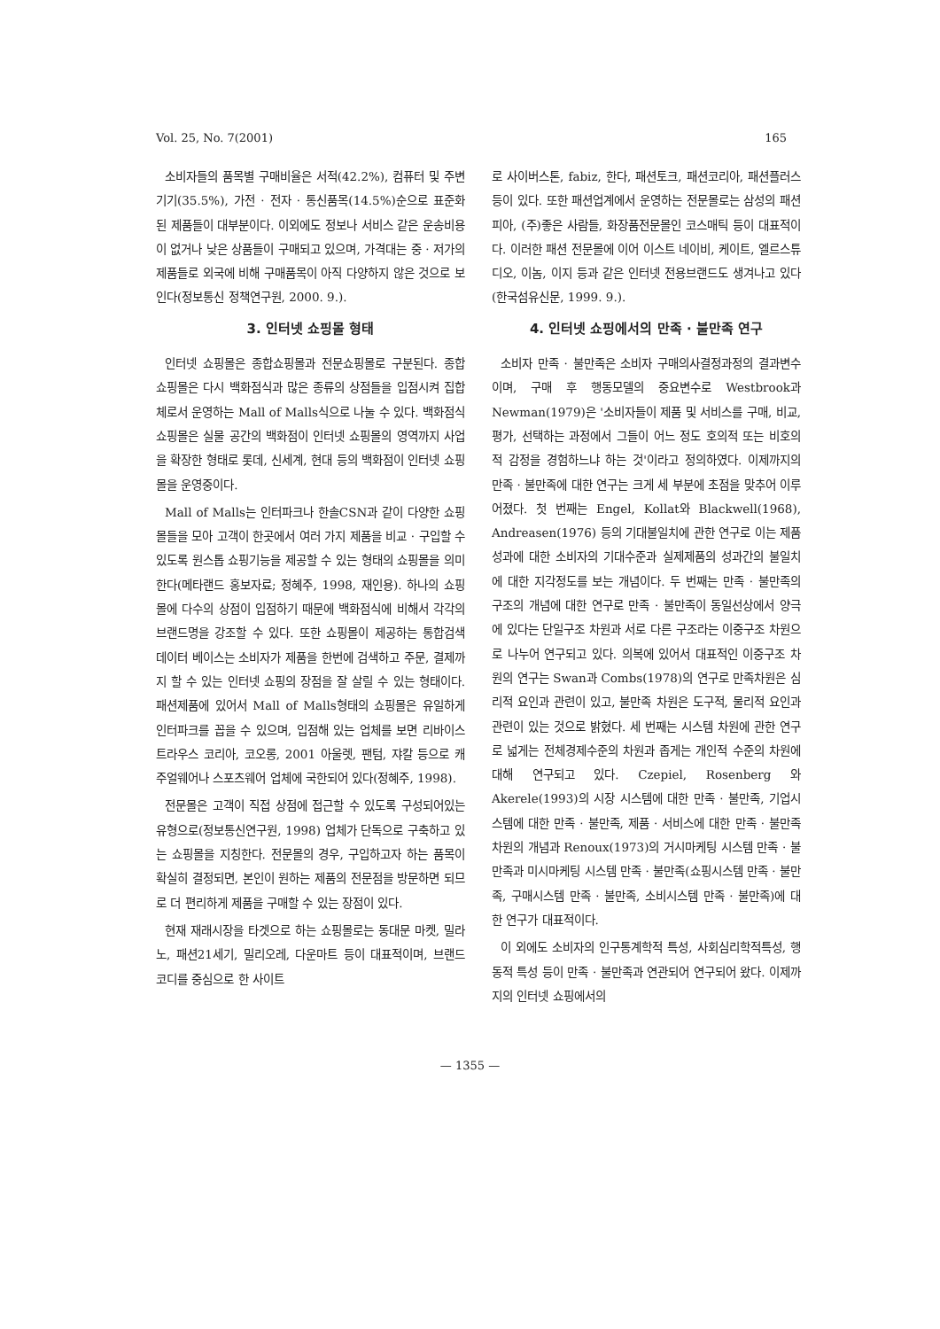Vol. 25, No. 7(2001) 165
소비자들의 품목별 구매비율은 서적(42.2%), 컴퓨터 및 주변기기(35.5%), 가전 · 전자 · 통신품목(14.5%)순으로 표준화된 제품들이 대부분이다. 이외에도 정보나 서비스 같은 운송비용이 없거나 낮은 상품들이 구매되고 있으며, 가격대는 중 · 저가의 제품들로 외국에 비해 구매품목이 아직 다양하지 않은 것으로 보인다(정보통신 정책연구원, 2000. 9.).
3. 인터넷 쇼핑몰 형태
인터넷 쇼핑몰은 종합쇼핑몰과 전문쇼핑몰로 구분된다. 종합 쇼핑몰은 다시 백화점식과 많은 종류의 상점들을 입점시켜 집합체로서 운영하는 Mall of Malls식으로 나눌 수 있다. 백화점식 쇼핑몰은 실물 공간의 백화점이 인터넷 쇼핑몰의 영역까지 사업을 확장한 형태로 롯데, 신세계, 현대 등의 백화점이 인터넷 쇼핑몰을 운영중이다.
Mall of Malls는 인터파크나 한솔CSN과 같이 다양한 쇼핑몰들을 모아 고객이 한곳에서 여러 가지 제품을 비교 · 구입할 수 있도록 원스톱 쇼핑기능을 제공할 수 있는 형태의 쇼핑몰을 의미한다(메타랜드 홍보자료; 정혜주, 1998, 재인용). 하나의 쇼핑몰에 다수의 상점이 입점하기 때문에 백화점식에 비해서 각각의 브랜드명을 강조할 수 있다. 또한 쇼핑몰이 제공하는 통합검색 데이터 베이스는 소비자가 제품을 한번에 검색하고 주문, 결제까지 할 수 있는 인터넷 쇼핑의 장점을 잘 살릴 수 있는 형태이다. 패션제품에 있어서 Mall of Malls형태의 쇼핑몰은 유일하게 인터파크를 꼽을 수 있으며, 입점해 있는 업체를 보면 리바이스트라우스 코리아, 코오롱, 2001 아울렛, 팬텀, 쟈칼 등으로 캐주얼웨어나 스포츠웨어 업체에 국한되어 있다(정혜주, 1998).
전문몰은 고객이 직접 상점에 접근할 수 있도록 구성되어있는 유형으로(정보통신연구원, 1998) 업체가 단독으로 구축하고 있는 쇼핑몰을 지칭한다. 전문몰의 경우, 구입하고자 하는 품목이 확실히 결정되면, 본인이 원하는 제품의 전문점을 방문하면 되므로 더 편리하게 제품을 구매할 수 있는 장점이 있다.
현재 재래시장을 타겟으로 하는 쇼핑몰로는 동대문 마켓, 밀라노, 패션21세기, 밀리오레, 다운마트 등이 대표적이며, 브랜드 코디를 중심으로 한 사이트
로 사이버스톤, fabiz, 한다, 패션토크, 패션코리아, 패션플러스 등이 있다. 또한 패션업계에서 운영하는 전문몰로는 삼성의 패션피아, (주)좋은 사람들, 화장품전문몰인 코스매틱 등이 대표적이다. 이러한 패션 전문몰에 이어 이스트 네이비, 케이트, 엘르스튜디오, 이놈, 이지 등과 같은 인터넷 전용브랜드도 생겨나고 있다(한국섬유신문, 1999. 9.).
4. 인터넷 쇼핑에서의 만족 · 불만족 연구
소비자 만족 · 불만족은 소비자 구매의사결정과정의 결과변수이며, 구매 후 행동모델의 중요변수로 Westbrook과 Newman(1979)은 '소비자들이 제품 및 서비스를 구매, 비교, 평가, 선택하는 과정에서 그들이 어느 정도 호의적 또는 비호의적 감정을 경험하느냐 하는 것'이라고 정의하였다. 이제까지의 만족 · 불만족에 대한 연구는 크게 세 부분에 초점을 맞추어 이루어졌다. 첫 번째는 Engel, Kollat와 Blackwell(1968), Andreasen(1976) 등의 기대불일치에 관한 연구로 이는 제품성과에 대한 소비자의 기대수준과 실제제품의 성과간의 불일치에 대한 지각정도를 보는 개념이다. 두 번째는 만족 · 불만족의 구조의 개념에 대한 연구로 만족 · 불만족이 동일선상에서 양극에 있다는 단일구조 차원과 서로 다른 구조라는 이중구조 차원으로 나누어 연구되고 있다. 의복에 있어서 대표적인 이중구조 차원의 연구는 Swan과 Combs(1978)의 연구로 만족차원은 심리적 요인과 관련이 있고, 불만족 차원은 도구적, 물리적 요인과 관련이 있는 것으로 밝혔다. 세 번째는 시스템 차원에 관한 연구로 넓게는 전체경제수준의 차원과 좁게는 개인적 수준의 차원에 대해 연구되고 있다. Czepiel, Rosenberg 와 Akerele(1993)의 시장 시스템에 대한 만족 · 불만족, 기업시스템에 대한 만족 · 불만족, 제품 · 서비스에 대한 만족 · 불만족차원의 개념과 Renoux(1973)의 거시마케팅 시스템 만족 · 불만족과 미시마케팅 시스템 만족 · 불만족(쇼핑시스템 만족 · 불만족, 구매시스템 만족 · 불만족, 소비시스템 만족 · 불만족)에 대한 연구가 대표적이다.
이 외에도 소비자의 인구통계학적 특성, 사회심리학적특성, 행동적 특성 등이 만족 · 불만족과 연관되어 연구되어 왔다. 이제까지의 인터넷 쇼핑에서의
— 1355 —